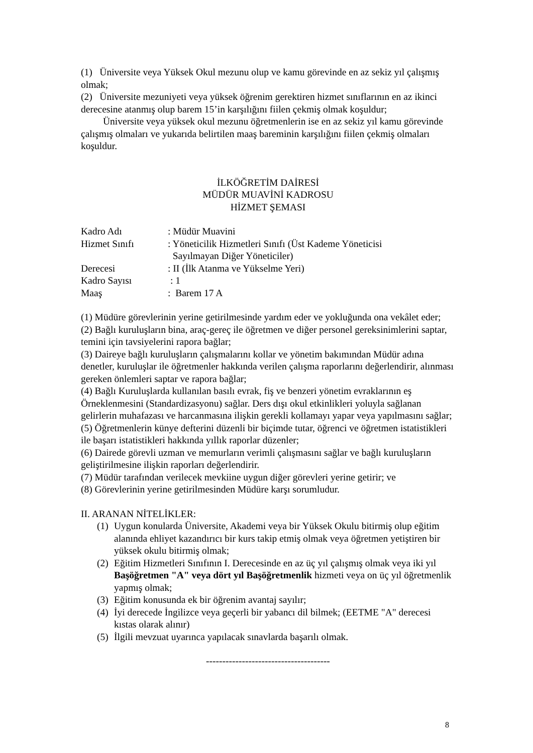(1) Üniversite veya Yüksek Okul mezunu olup ve kamu görevinde en az sekiz yıl çalışmış olmak;
(2) Üniversite mezuniyeti veya yüksek öğrenim gerektiren hizmet sınıflarının en az ikinci derecesine atanmış olup barem 15’in karşılığını fiilen çekmiş olmak koşuldur;
Üniversite veya yüksek okul mezunu öğretmenlerin ise en az sekiz yıl kamu görevinde çalışmış olmaları ve yukarıda belirtilen maaş bareminin karşılığını fiilen çekmiş olmaları koşuldur.
İLKÖĞRETİM DAİRESİ
MÜDÜR MUAVİNİ KADROSU
HİZMET ŞEMASI
Kadro Adı: Müdür Muavini
Hizmet Sınıfı: Yöneticilik Hizmetleri Sınıfı (Üst Kademe Yöneticisi
Sayılmayan Diğer Yöneticiler)
Derecesi: II (İlk Atanma ve Yükselme Yeri)
Kadro Sayısı : 1
Maaş: Barem 17 A
(1) Müdüre görevlerinin yerine getirilmesinde yardım eder ve yokluğunda ona vekâlet eder;
(2) Bağlı kuruluşların bina, araç-gereç ile öğretmen ve diğer personel gereksinimlerini saptar, temini için tavsiyelerini rapora bağlar;
(3) Daireye bağlı kuruluşların çalışmalarını kollar ve yönetim bakımından Müdür adına denetler, kuruluşlar ile öğretmenler hakkında verilen çalışma raporlarını değerlendirir, alınması gereken önlemleri saptar ve rapora bağlar;
(4) Bağlı Kuruluşlarda kullanılan basılı evrak, fiş ve benzeri yönetim evraklarının eş Örneklenmesini (Standardizasyonu) sağlar. Ders dışı okul etkinlikleri yoluyla sağlanan gelirlerin muhafazası ve harcanmasına ilişkin gerekli kollamayı yapar veya yapılmasını sağlar;
(5) Öğretmenlerin künye defterini düzenli bir biçimde tutar, öğrenci ve öğretmen istatistikleri ile başarı istatistikleri hakkında yıllık raporlar düzenler;
(6) Dairede görevli uzman ve memurların verimli çalışmasını sağlar ve bağlı kuruluşların geliştirilmesine ilişkin raporları değerlendirir.
(7) Müdür tarafından verilecek mevkiine uygun diğer görevleri yerine getirir; ve
(8) Görevlerinin yerine getirilmesinden Müdüre karşı sorumludur.
II. ARANAN NİTELİKLER:
(1) Uygun konularda Üniversite, Akademi veya bir Yüksek Okulu bitirmiş olup eğitim alanında ehliyet kazandırıcı bir kurs takip etmiş olmak veya öğretmen yetiştiren bir yüksek okulu bitirmiş olmak;
(2) Eğitim Hizmetleri Sınıfının I. Derecesinde en az üç yıl çalışmış olmak veya iki yıl Başöğretmen "A" veya dört yıl Başöğretmenlik hizmeti veya on üç yıl öğretmenlik yapmış olmak;
(3) Eğitim konusunda ek bir öğrenim avantaj sayılır;
(4) İyi derecede İngilizce veya geçerli bir yabancı dil bilmek; (EETME "A" derecesi kıstas olarak alınır)
(5) İlgili mevzuat uyarınca yapılacak sınavlarda başarılı olmak.
--------------------------------------
8